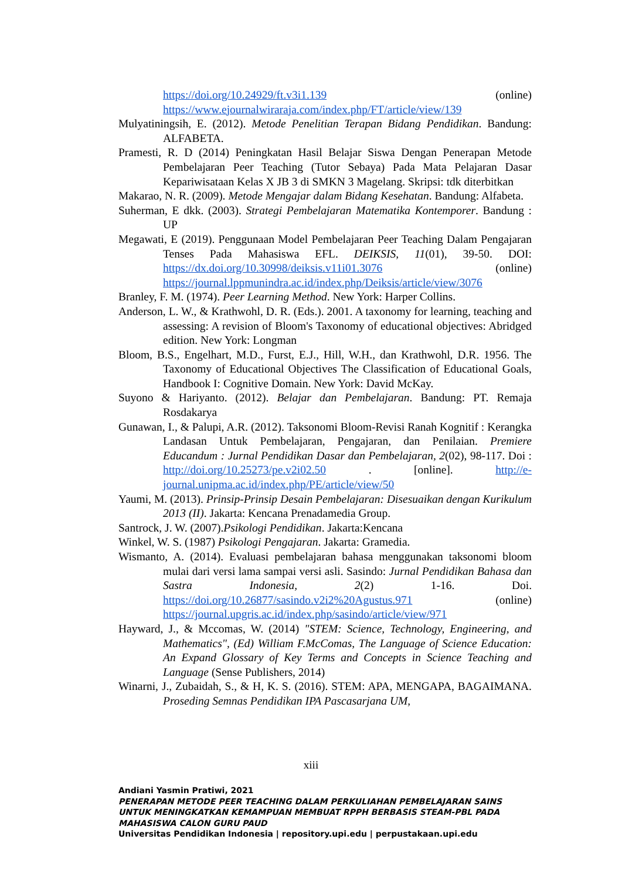https://doi.org/10.24929/ft.v3i1.139 (online) https://www.ejournalwiraraja.com/index.php/FT/article/view/139
Mulyatiningsih, E. (2012). Metode Penelitian Terapan Bidang Pendidikan. Bandung: ALFABETA.
Pramesti, R. D (2014) Peningkatan Hasil Belajar Siswa Dengan Penerapan Metode Pembelajaran Peer Teaching (Tutor Sebaya) Pada Mata Pelajaran Dasar Kepariwisataan Kelas X JB 3 di SMKN 3 Magelang. Skripsi: tdk diterbitkan
Makarao, N. R. (2009). Metode Mengajar dalam Bidang Kesehatan. Bandung: Alfabeta.
Suherman, E dkk. (2003). Strategi Pembelajaran Matematika Kontemporer. Bandung : UP
Megawati, E (2019). Penggunaan Model Pembelajaran Peer Teaching Dalam Pengajaran Tenses Pada Mahasiswa EFL. DEIKSIS, 11(01), 39-50. DOI: https://dx.doi.org/10.30998/deiksis.v11i01.3076 (online) https://journal.lppmunindra.ac.id/index.php/Deiksis/article/view/3076
Branley, F. M. (1974). Peer Learning Method. New York: Harper Collins.
Anderson, L. W., & Krathwohl, D. R. (Eds.). 2001. A taxonomy for learning, teaching and assessing: A revision of Bloom's Taxonomy of educational objectives: Abridged edition. New York: Longman
Bloom, B.S., Engelhart, M.D., Furst, E.J., Hill, W.H., dan Krathwohl, D.R. 1956. The Taxonomy of Educational Objectives The Classification of Educational Goals, Handbook I: Cognitive Domain. New York: David McKay.
Suyono & Hariyanto. (2012). Belajar dan Pembelajaran. Bandung: PT. Remaja Rosdakarya
Gunawan, I., & Palupi, A.R. (2012). Taksonomi Bloom-Revisi Ranah Kognitif : Kerangka Landasan Untuk Pembelajaran, Pengajaran, dan Penilaian. Premiere Educandum : Jurnal Pendidikan Dasar dan Pembelajaran, 2(02), 98-117. Doi : http://doi.org/10.25273/pe.v2i02.50 . [online]. http://e-journal.unipma.ac.id/index.php/PE/article/view/50
Yaumi, M. (2013). Prinsip-Prinsip Desain Pembelajaran: Disesuaikan dengan Kurikulum 2013 (II). Jakarta: Kencana Prenadamedia Group.
Santrock, J. W. (2007).Psikologi Pendidikan. Jakarta:Kencana
Winkel, W. S. (1987) Psikologi Pengajaran. Jakarta: Gramedia.
Wismanto, A. (2014). Evaluasi pembelajaran bahasa menggunakan taksonomi bloom mulai dari versi lama sampai versi asli. Sasindo: Jurnal Pendidikan Bahasa dan Sastra Indonesia, 2(2) 1-16. Doi. https://doi.org/10.26877/sasindo.v2i2%20Agustus.971 (online) https://journal.upgris.ac.id/index.php/sasindo/article/view/971
Hayward, J., & Mccomas, W. (2014) "STEM: Science, Technology, Engineering, and Mathematics", (Ed) William F.McComas, The Language of Science Education: An Expand Glossary of Key Terms and Concepts in Science Teaching and Language (Sense Publishers, 2014)
Winarni, J., Zubaidah, S., & H, K. S. (2016). STEM: APA, MENGAPA, BAGAIMANA. Proseding Semnas Pendidikan IPA Pascasarjana UM,
xiii
Andiani Yasmin Pratiwi, 2021
PENERAPAN METODE PEER TEACHING DALAM PERKULIAHAN PEMBELAJARAN SAINS UNTUK MENINGKATKAN KEMAMPUAN MEMBUAT RPPH BERBASIS STEAM-PBL PADA MAHASISWA CALON GURU PAUD
Universitas Pendidikan Indonesia | repository.upi.edu | perpustakaan.upi.edu